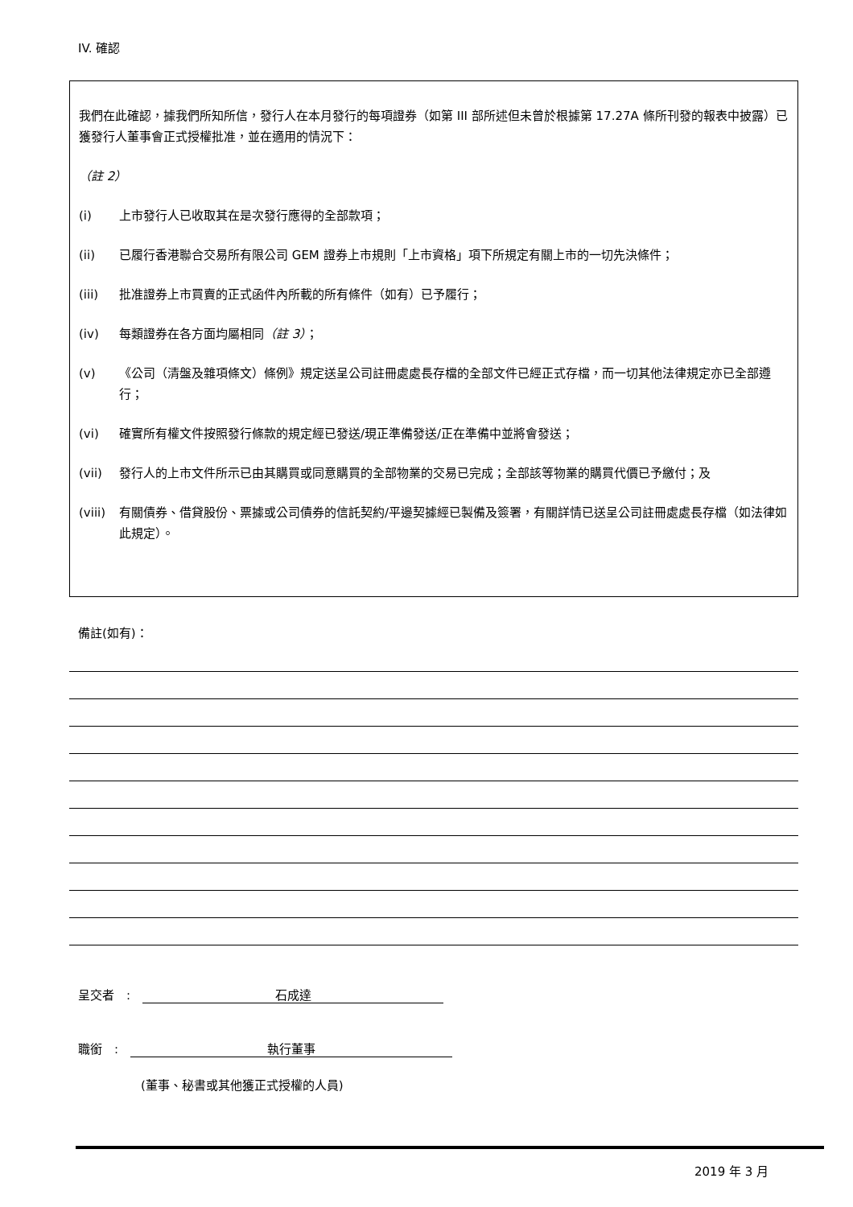IV. 確認
我們在此確認，據我們所知所信，發行人在本月發行的每項證券（如第 III 部所述但未曾於根據第 17.27A 條所刊發的報表中披露）已獲發行人董事會正式授權批准，並在適用的情況下：
（註 2）
(i) 上市發行人已收取其在是次發行應得的全部款項；
(ii) 已履行香港聯合交易所有限公司 GEM 證券上市規則「上市資格」項下所規定有關上市的一切先決條件；
(iii) 批准證券上市買賣的正式函件內所載的所有條件（如有）已予履行；
(iv) 每類證券在各方面均屬相同（註 3）；
(v) 《公司（清盤及雜項條文）條例》規定送呈公司註冊處處長存檔的全部文件已經正式存檔，而一切其他法律規定亦已全部遵行；
(vi) 確實所有權文件按照發行條款的規定經已發送/現正準備發送/正在準備中並將會發送；
(vii) 發行人的上市文件所示已由其購買或同意購買的全部物業的交易已完成；全部該等物業的購買代價已予繳付；及
(viii) 有關債券、借貸股份、票據或公司債券的信託契約/平邊契據經已製備及簽署，有關詳情已送呈公司註冊處處長存檔（如法律如此規定）。
備註(如有)：
呈交者　:　石成達
職銜　:　執行董事
(董事、秘書或其他獲正式授權的人員)
2019 年 3 月